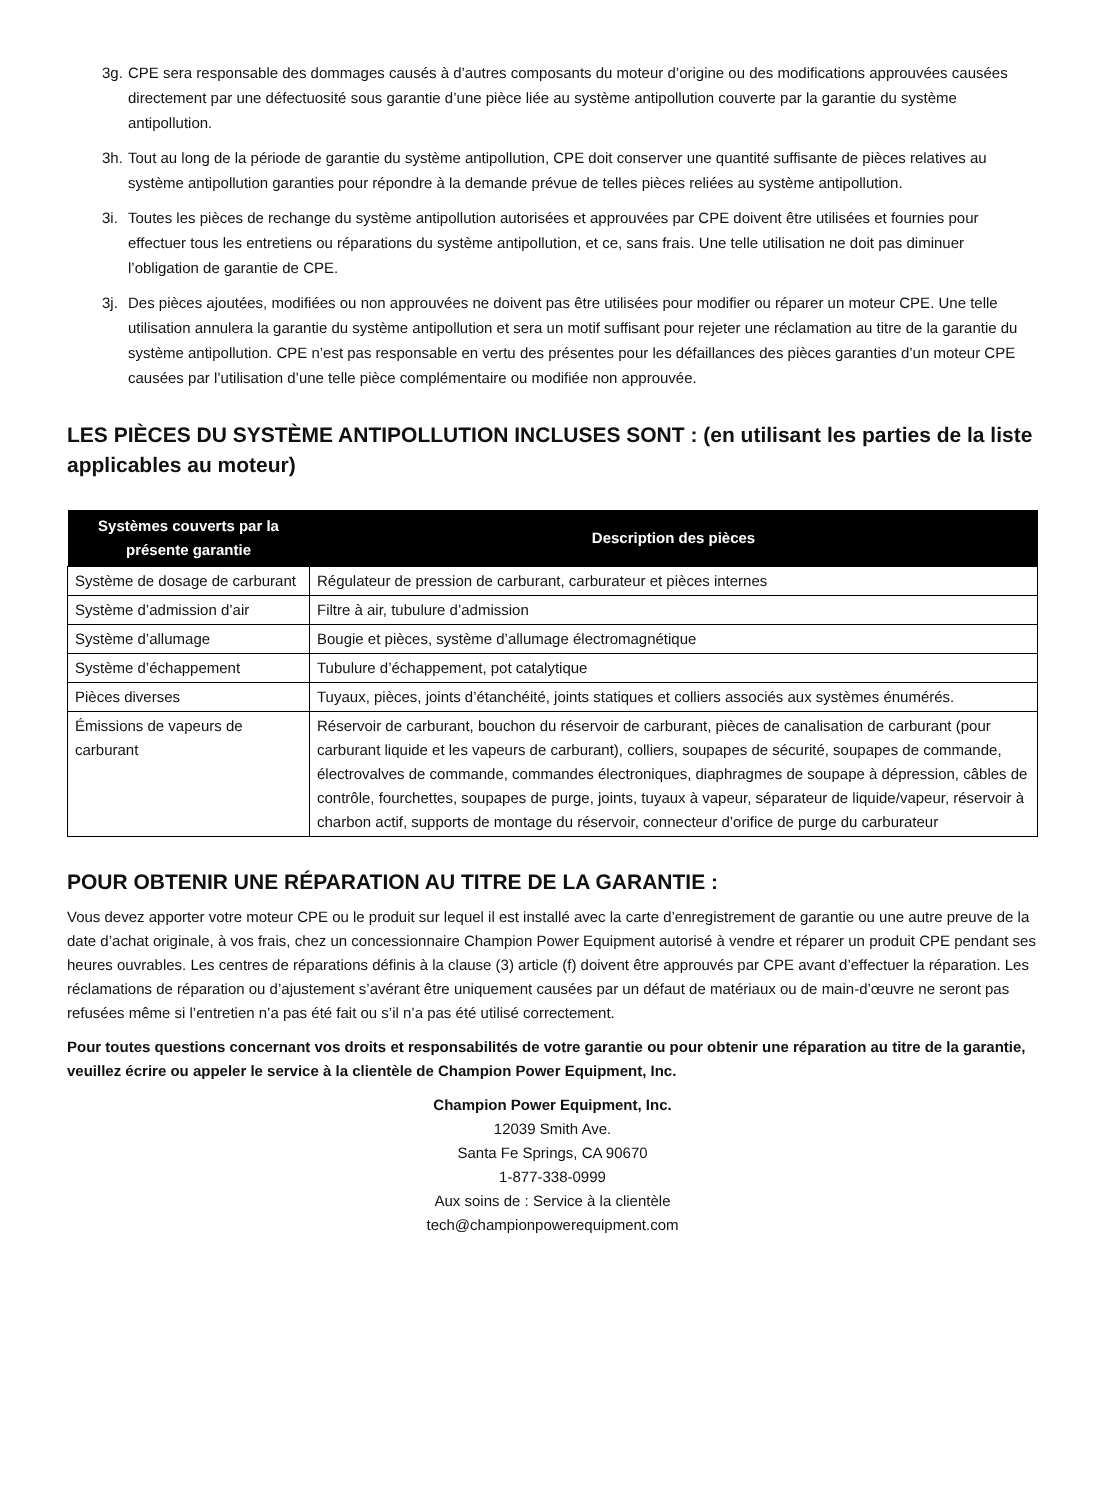3g. CPE sera responsable des dommages causés à d’autres composants du moteur d’origine ou des modifications approuvées causées directement par une défectuosité sous garantie d’une pièce liée au système antipollution couverte par la garantie du système antipollution.
3h. Tout au long de la période de garantie du système antipollution, CPE doit conserver une quantité suffisante de pièces relatives au système antipollution garanties pour répondre à la demande prévue de telles pièces reliées au système antipollution.
3i. Toutes les pièces de rechange du système antipollution autorisées et approuvées par CPE doivent être utilisées et fournies pour effectuer tous les entretiens ou réparations du système antipollution, et ce, sans frais. Une telle utilisation ne doit pas diminuer l’obligation de garantie de CPE.
3j. Des pièces ajoutées, modifiées ou non approuvées ne doivent pas être utilisées pour modifier ou réparer un moteur CPE. Une telle utilisation annulera la garantie du système antipollution et sera un motif suffisant pour rejeter une réclamation au titre de la garantie du système antipollution. CPE n’est pas responsable en vertu des présentes pour les défaillances des pièces garanties d’un moteur CPE causées par l’utilisation d’une telle pièce complémentaire ou modifiée non approuvée.
LES PIÈCES DU SYSTÈME ANTIPOLLUTION INCLUSES SONT : (en utilisant les parties de la liste applicables au moteur)
| Systèmes couverts par la présente garantie | Description des pièces |
| --- | --- |
| Système de dosage de carburant | Régulateur de pression de carburant, carburateur et pièces internes |
| Système d’admission d’air | Filtre à air, tubulure d’admission |
| Système d’allumage | Bougie et pièces, système d’allumage électromagnétique |
| Système d’échappement | Tubulure d’échappement, pot catalytique |
| Pièces diverses | Tuyaux, pièces, joints d’étanchéité, joints statiques et colliers associés aux systèmes énumérés. |
| Émissions de vapeurs de carburant | Réservoir de carburant, bouchon du réservoir de carburant, pièces de canalisation de carburant (pour carburant liquide et les vapeurs de carburant), colliers, soupapes de sécurité, soupapes de commande, électrovalves de commande, commandes électroniques, diaphragmes de soupape à dépression, câbles de contrôle, fourchettes, soupapes de purge, joints, tuyaux à vapeur, séparateur de liquide/vapeur, réservoir à charbon actif, supports de montage du réservoir, connecteur d’orifice de purge du carburateur |
POUR OBTENIR UNE RÉPARATION AU TITRE DE LA GARANTIE :
Vous devez apporter votre moteur CPE ou le produit sur lequel il est installé avec la carte d’enregistrement de garantie ou une autre preuve de la date d’achat originale, à vos frais, chez un concessionnaire Champion Power Equipment autorisé à vendre et réparer un produit CPE pendant ses heures ouvrables. Les centres de réparations définis à la clause (3) article (f) doivent être approuvés par CPE avant d’effectuer la réparation. Les réclamations de réparation ou d’ajustement s’avérant être uniquement causées par un défaut de matériaux ou de main-d’œuvre ne seront pas refusées même si l’entretien n’a pas été fait ou s’il n’a pas été utilisé correctement.
Pour toutes questions concernant vos droits et responsabilités de votre garantie ou pour obtenir une réparation au titre de la garantie, veuillez écrire ou appeler le service à la clientèle de Champion Power Equipment, Inc.
Champion Power Equipment, Inc.
12039 Smith Ave.
Santa Fe Springs, CA 90670
1-877-338-0999
Aux soins de : Service à la clientèle
tech@championpowerequipment.com